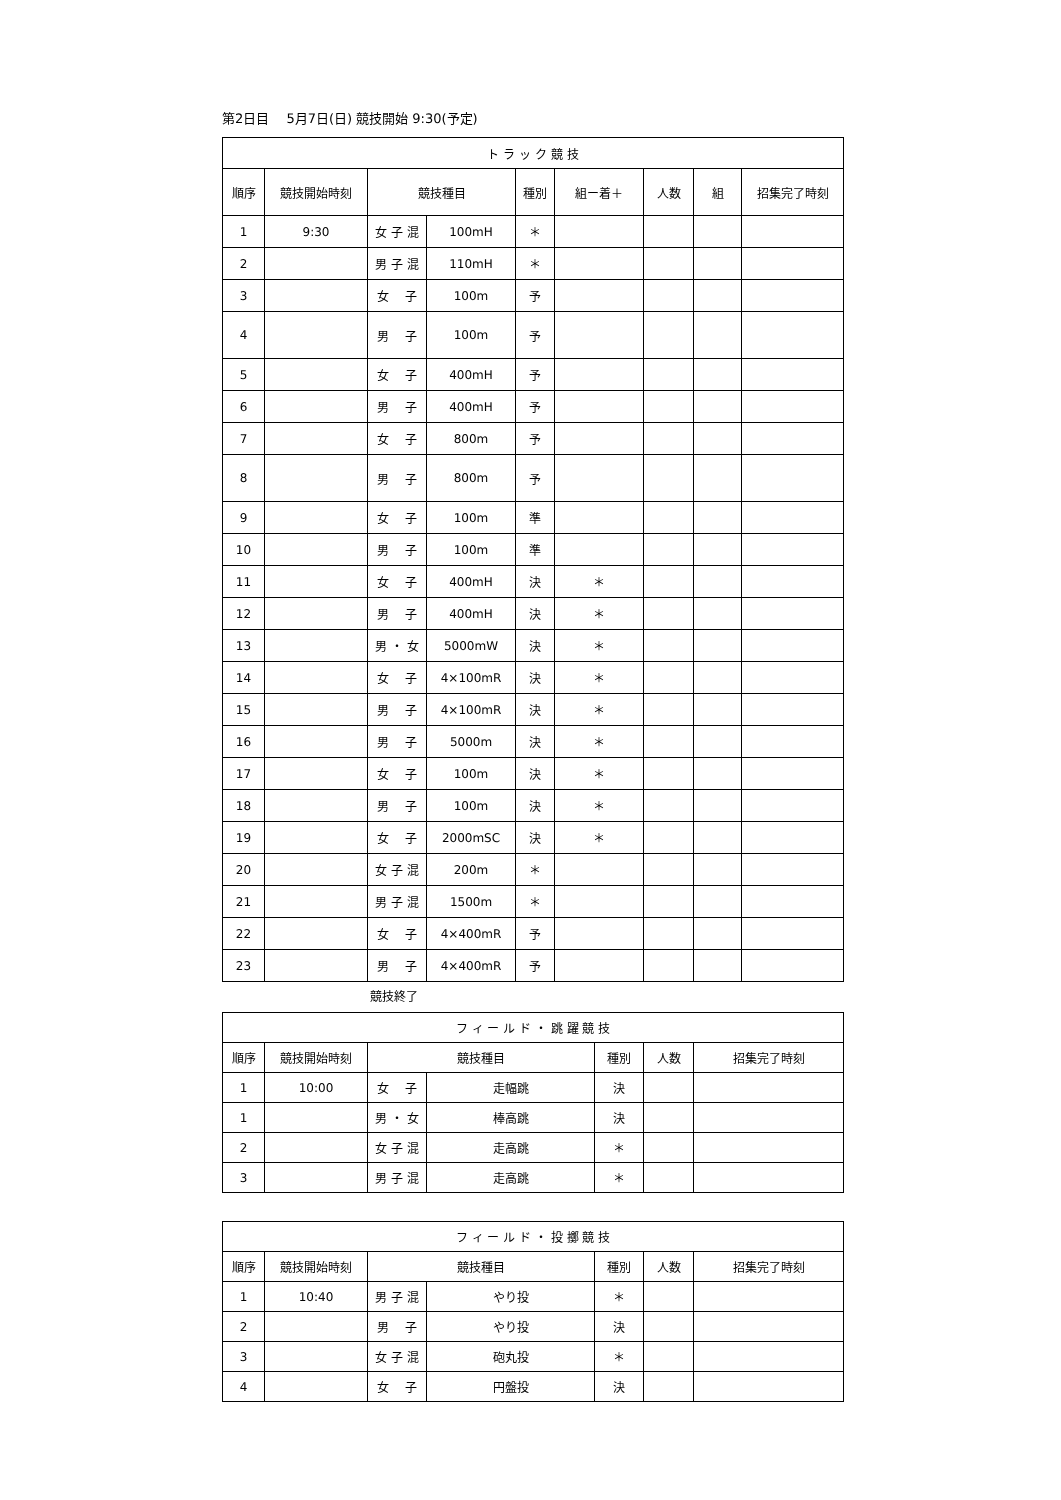第2日目　 5月7日(日) 競技開始 9:30(予定)
| ト ラ ッ ク 競 技 | | | | | | | | |
| --- | --- | --- | --- | --- | --- | --- | --- | --- |
| 順序 | 競技開始時刻 | 競技種目 | | 種別 | 組ー着＋ | 人数 | 組 | 招集完了時刻 |
| 1 | 9:30 | 女 子 混 | 100mH | ＊ | | | | |
| 2 | | 男 子 混 | 110mH | ＊ | | | | |
| 3 | | 女 子 | 100m | 予 | | | | |
| 4 | | 男 子 | 100m | 予 | | | | |
| 5 | | 女 子 | 400mH | 予 | | | | |
| 6 | | 男 子 | 400mH | 予 | | | | |
| 7 | | 女 子 | 800m | 予 | | | | |
| 8 | | 男 子 | 800m | 予 | | | | |
| 9 | | 女 子 | 100m | 準 | | | | |
| 10 | | 男 子 | 100m | 準 | | | | |
| 11 | | 女 子 | 400mH | 決 | ＊ | | | |
| 12 | | 男 子 | 400mH | 決 | ＊ | | | |
| 13 | | 男 ・ 女 | 5000mW | 決 | ＊ | | | |
| 14 | | 女 子 | 4×100mR | 決 | ＊ | | | |
| 15 | | 男 子 | 4×100mR | 決 | ＊ | | | |
| 16 | | 男 子 | 5000m | 決 | ＊ | | | |
| 17 | | 女 子 | 100m | 決 | ＊ | | | |
| 18 | | 男 子 | 100m | 決 | ＊ | | | |
| 19 | | 女 子 | 2000mSC | 決 | ＊ | | | |
| 20 | | 女 子 混 | 200m | ＊ | | | | |
| 21 | | 男 子 混 | 1500m | ＊ | | | | |
| 22 | | 女 子 | 4×400mR | 予 | | | | |
| 23 | | 男 子 | 4×400mR | 予 | | | | |
競技終了
| フ ィ ー ル ド ・ 跳 躍 競 技 | | | | | | |
| --- | --- | --- | --- | --- | --- | --- |
| 順序 | 競技開始時刻 | 競技種目 | | 種別 | 人数 | 招集完了時刻 |
| 1 | 10:00 | 女 子 | 走幅跳 | 決 | | |
| 1 | | 男 ・ 女 | 棒高跳 | 決 | | |
| 2 | | 女 子 混 | 走高跳 | ＊ | | |
| 3 | | 男 子 混 | 走高跳 | ＊ | | |
| フ ィ ー ル ド ・ 投 擲 競 技 | | | | | | |
| --- | --- | --- | --- | --- | --- | --- |
| 順序 | 競技開始時刻 | 競技種目 | | 種別 | 人数 | 招集完了時刻 |
| 1 | 10:40 | 男 子 混 | やり投 | ＊ | | |
| 2 | | 男 子 | やり投 | 決 | | |
| 3 | | 女 子 混 | 砲丸投 | ＊ | | |
| 4 | | 女 子 | 円盤投 | 決 | | |